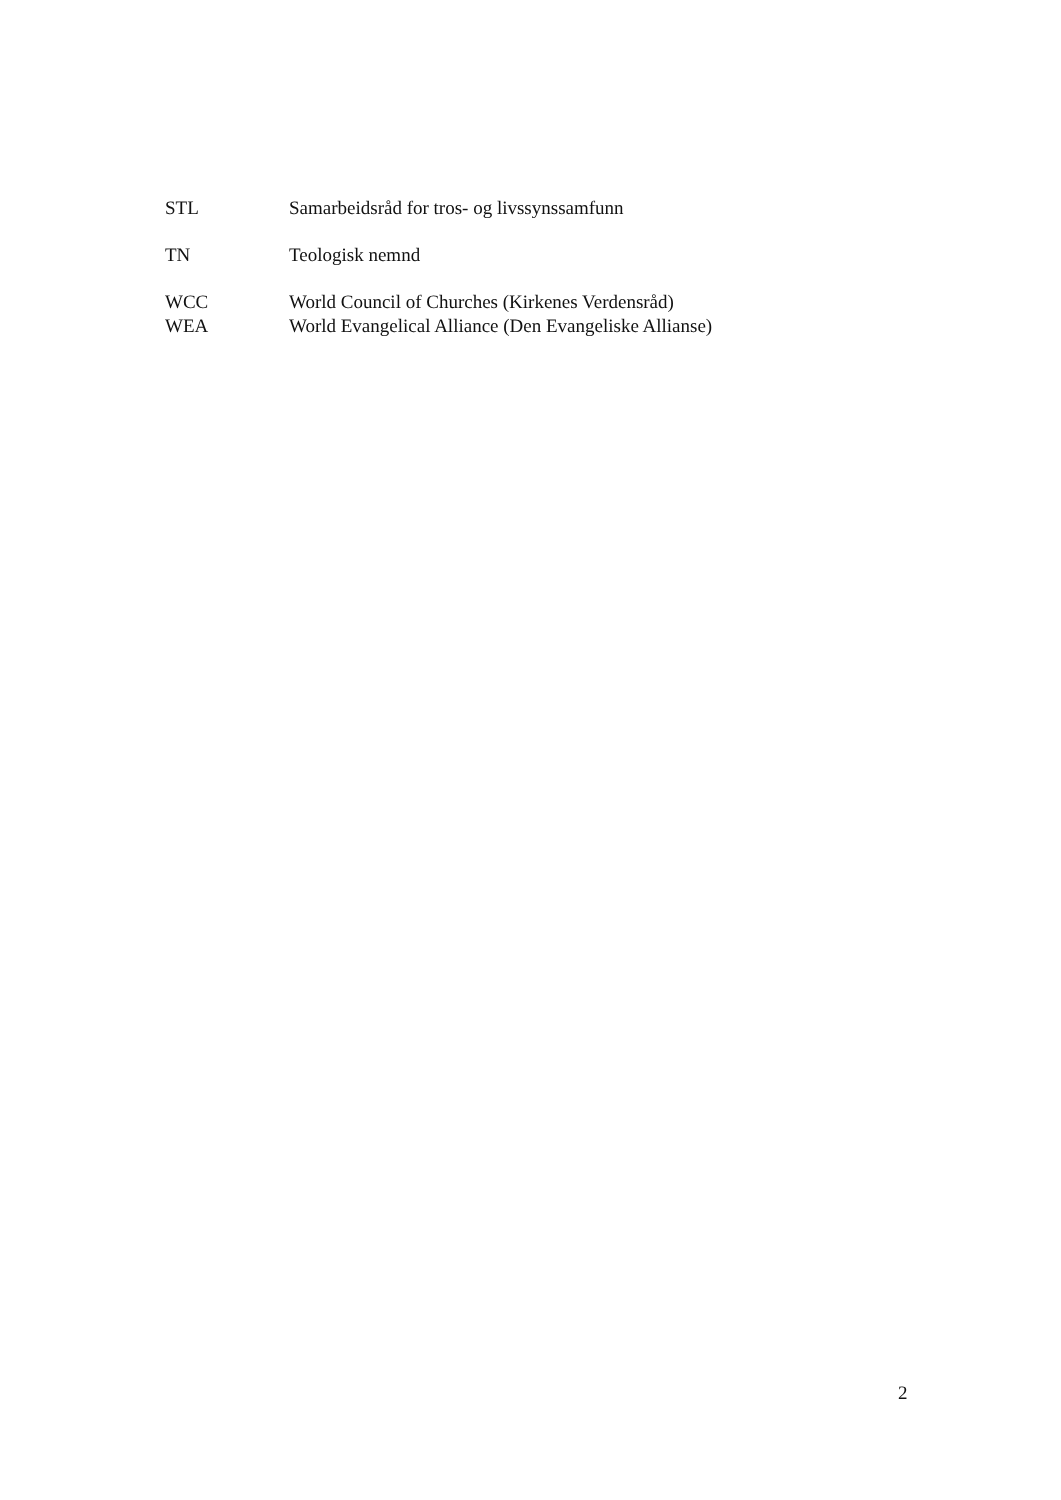STL Samarbeidsråd for tros- og livssynssamfunn
TN Teologisk nemnd
WCC World Council of Churches (Kirkenes Verdensråd)
WEA World Evangelical Alliance (Den Evangeliske Allianse)
2